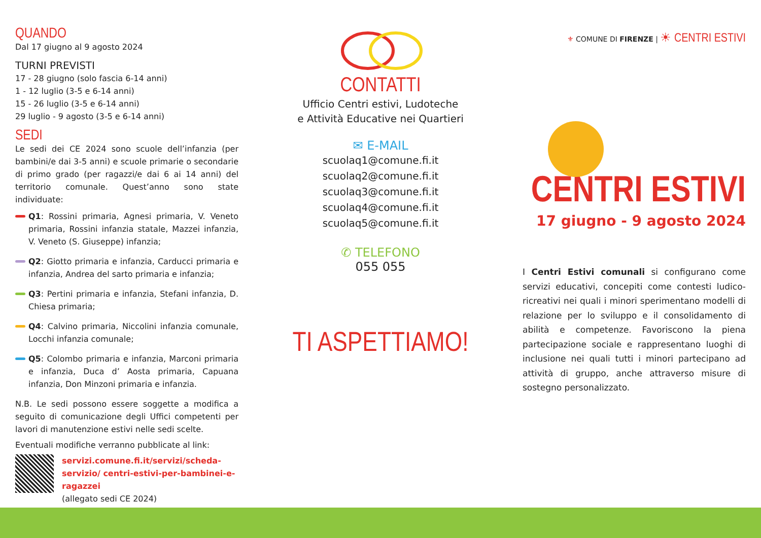QUANDO
Dal 17 giugno al 9 agosto 2024
TURNI PREVISTI
17 - 28 giugno (solo fascia 6-14 anni)
1 - 12 luglio (3-5 e 6-14 anni)
15 - 26 luglio (3-5 e 6-14 anni)
29 luglio - 9 agosto (3-5 e 6-14 anni)
SEDI
Le sedi dei CE 2024 sono scuole dell’infanzia (per bambini/e dai 3-5 anni) e scuole primarie o secondarie di primo grado (per ragazzi/e dai 6 ai 14 anni) del territorio comunale. Quest’anno sono state individuate:
Q1: Rossini primaria, Agnesi primaria, V. Veneto primaria, Rossini infanzia statale, Mazzei infanzia, V. Veneto (S. Giuseppe) infanzia;
Q2: Giotto primaria e infanzia, Carducci primaria e infanzia, Andrea del sarto primaria e infanzia;
Q3: Pertini primaria e infanzia, Stefani infanzia, D. Chiesa primaria;
Q4: Calvino primaria, Niccolini infanzia comunale, Locchi infanzia comunale;
Q5: Colombo primaria e infanzia, Marconi primaria e infanzia, Duca d’ Aosta primaria, Capuana infanzia, Don Minzoni primaria e infanzia.
N.B. Le sedi possono essere soggette a modifica a seguito di comunicazione degli Uffici competenti per lavori di manutenzione estivi nelle sedi scelte.
Eventuali modifiche verranno pubblicate al link:
servizi.comune.fi.it/servizi/scheda-servizio/ centri-estivi-per-bambinei-e-ragazzei
(allegato sedi CE 2024)
CONTATTI
Ufficio Centri estivi, Ludoteche
e Attività Educative nei Quartieri
✉ E-MAIL
scuolaq1@comune.fi.it
scuolaq2@comune.fi.it
scuolaq3@comune.fi.it
scuolaq4@comune.fi.it
scuolaq5@comune.fi.it
✆ TELEFONO
055 055
TI ASPETTIAMO!
⚜ COMUNE DI FIRENZE | ☀ CENTRI ESTIVI
CENTRI ESTIVI
17 giugno - 9 agosto 2024
I Centri Estivi comunali si configurano come servizi educativi, concepiti come contesti ludico-ricreativi nei quali i minori sperimentano modelli di relazione per lo sviluppo e il consolidamento di abilità e competenze. Favoriscono la piena partecipazione sociale e rappresentano luoghi di inclusione nei quali tutti i minori partecipano ad attività di gruppo, anche attraverso misure di sostegno personalizzato.